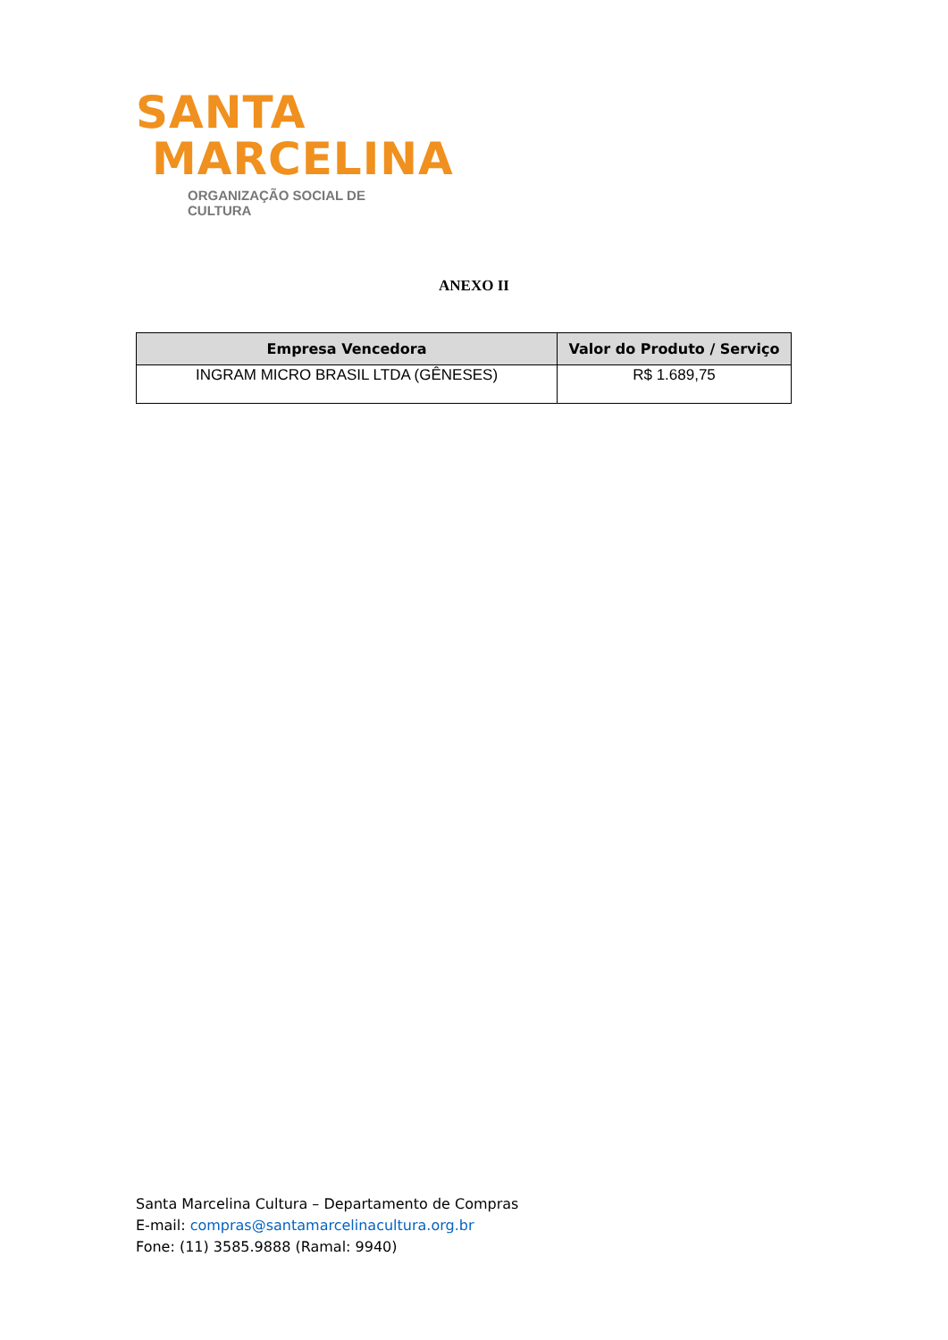SANTA
MARCELINA
ORGANIZAÇÃO SOCIAL DE CULTURA
ANEXO II
| Empresa Vencedora | Valor do Produto / Serviço |
| --- | --- |
| INGRAM MICRO BRASIL LTDA (GÊNESES) | R$ 1.689,75 |
Santa Marcelina Cultura – Departamento de Compras
E-mail: compras@santamarcelinacultura.org.br
Fone: (11) 3585.9888 (Ramal: 9940)